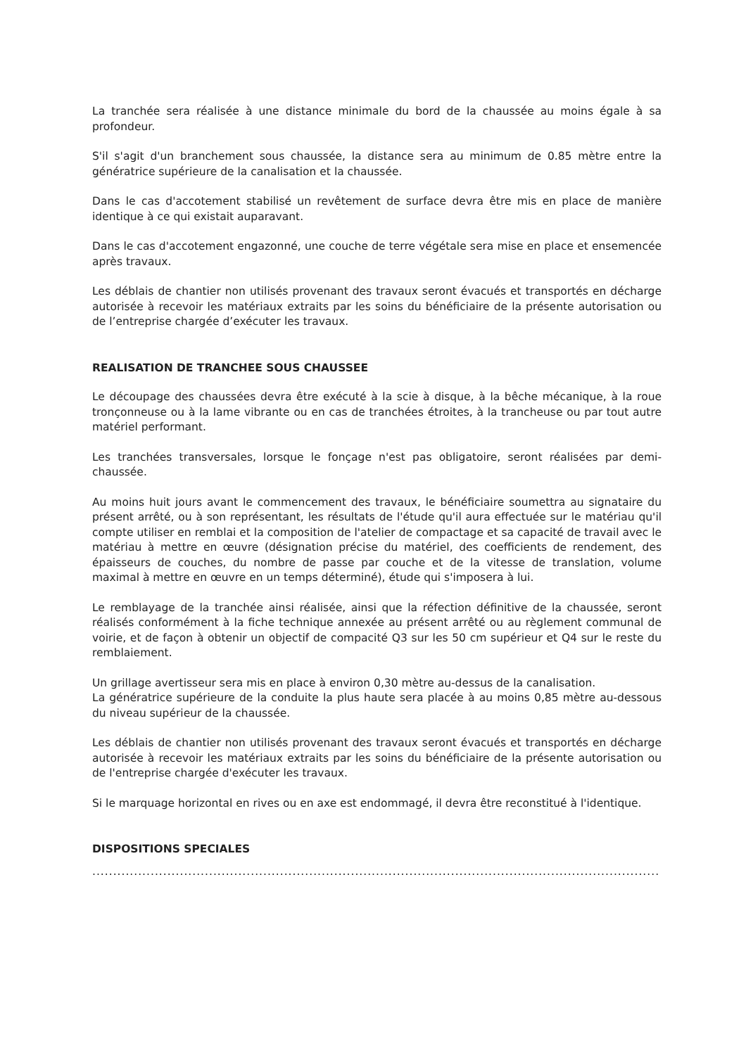La tranchée sera réalisée à une distance minimale du bord de la chaussée au moins égale à sa profondeur.
S'il s'agit d'un branchement sous chaussée, la distance sera au minimum de 0.85 mètre entre la génératrice supérieure de la canalisation et la chaussée.
Dans le cas d'accotement stabilisé un revêtement de surface devra être mis en place de manière identique à ce qui existait auparavant.
Dans le cas d'accotement engazonné, une couche de terre végétale sera mise en place et ensemencée après travaux.
Les déblais de chantier non utilisés provenant des travaux seront évacués et transportés en décharge autorisée à recevoir les matériaux extraits par les soins du bénéficiaire de la présente autorisation ou de l’entreprise chargée d’exécuter les travaux.
REALISATION DE TRANCHEE SOUS CHAUSSEE
Le découpage des chaussées devra être exécuté à la scie à disque, à la bêche mécanique, à la roue tronçonneuse ou à la lame vibrante ou en cas de tranchées étroites, à la trancheuse ou par tout autre matériel performant.
Les tranchées transversales, lorsque le fonçage n'est pas obligatoire, seront réalisées par demi-chaussée.
Au moins huit jours avant le commencement des travaux, le bénéficiaire soumettra au signataire du présent arrêté, ou à son représentant, les résultats de l'étude qu'il aura effectuée sur le matériau qu'il compte utiliser en remblai et la composition de l'atelier de compactage et sa capacité de travail avec le matériau à mettre en œuvre (désignation précise du matériel, des coefficients de rendement, des épaisseurs de couches, du nombre de passe par couche et de la vitesse de translation, volume maximal à mettre en œuvre en un temps déterminé), étude qui s'imposera à lui.
Le remblayage de la tranchée ainsi réalisée, ainsi que la réfection définitive de la chaussée, seront réalisés conformément à la fiche technique annexée au présent arrêté ou au règlement communal de voirie, et de façon à obtenir un objectif de compacité Q3 sur les 50 cm supérieur et Q4 sur le reste du remblaiement.
Un grillage avertisseur sera mis en place à environ 0,30 mètre au-dessus de la canalisation.
La génératrice supérieure de la conduite la plus haute sera placée à au moins 0,85 mètre au-dessous du niveau supérieur de la chaussée.
Les déblais de chantier non utilisés provenant des travaux seront évacués et transportés en décharge autorisée à recevoir les matériaux extraits par les soins du bénéficiaire de la présente autorisation ou de l'entreprise chargée d'exécuter les travaux.
Si le marquage horizontal en rives ou en axe est endommagé, il devra être reconstitué à l'identique.
DISPOSITIONS SPECIALES
........................................................................................................................................